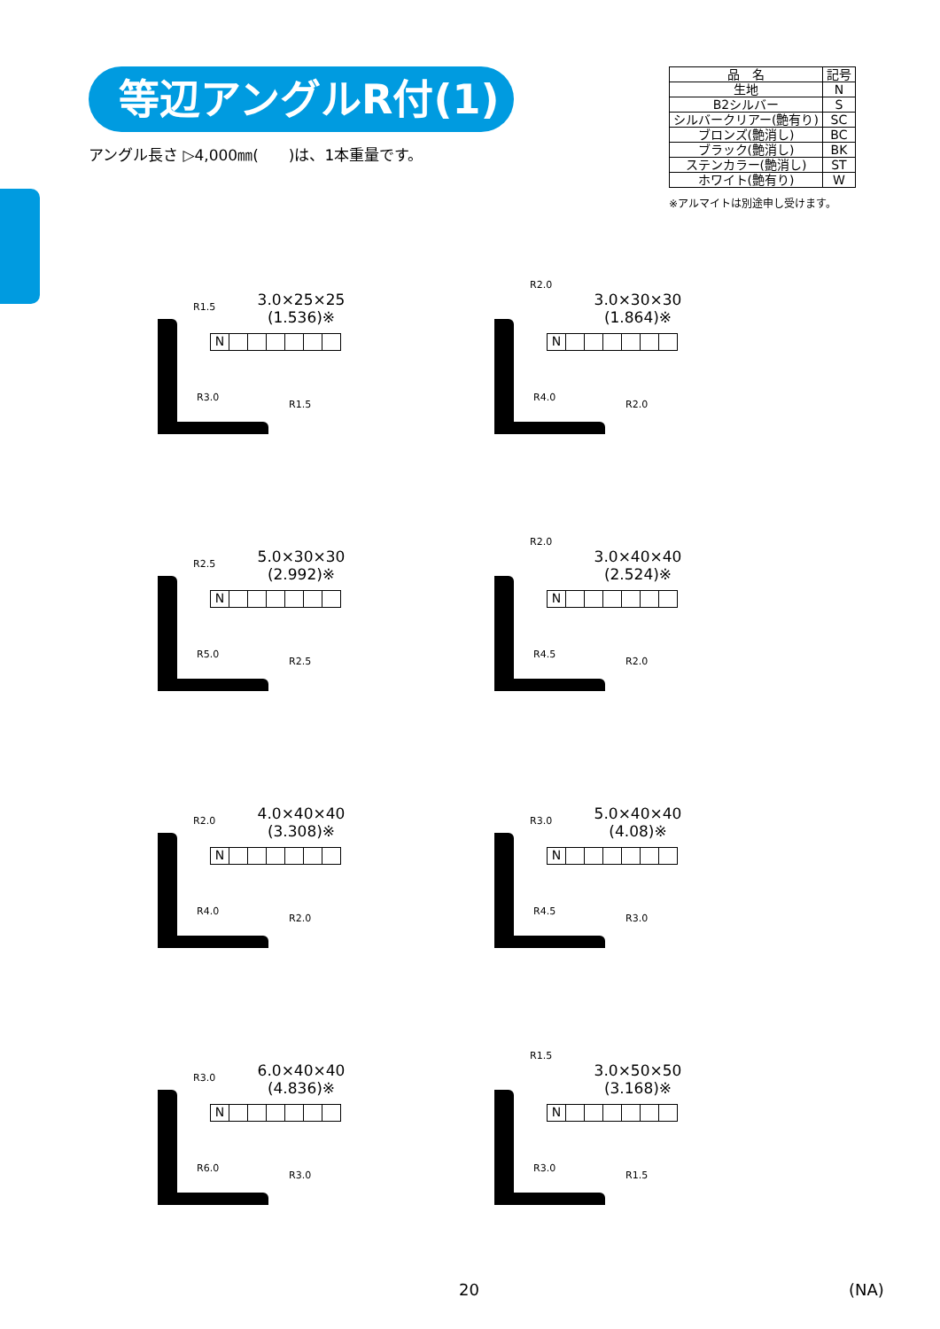等辺アングルR付(1)
アングル長さ ▷4,000㎜(　　)は、1本重量です。
| 品 名 | 記号 |
| --- | --- |
| 生地 | N |
| B2シルバー | S |
| シルバークリアー(艶有り) | SC |
| ブロンズ(艶消し) | BC |
| ブラック(艶消し) | BK |
| ステンカラー(艶消し) | ST |
| ホワイト(艶有り) | W |
※アルマイトは別途申し受けます。
3.0×25×25
(1.536)※
N
R1.5
R3.0
R1.5
3.0×30×30
(1.864)※
N
R2.0
R4.0
R2.0
5.0×30×30
(2.992)※
N
R2.5
R5.0
R2.5
3.0×40×40
(2.524)※
N
R2.0
R4.5
R2.0
4.0×40×40
(3.308)※
N
R2.0
R4.0
R2.0
5.0×40×40
(4.08)※
N
R3.0
R4.5
R3.0
6.0×40×40
(4.836)※
N
R3.0
R6.0
R3.0
3.0×50×50
(3.168)※
N
R1.5
R3.0
R1.5
20 (NA)